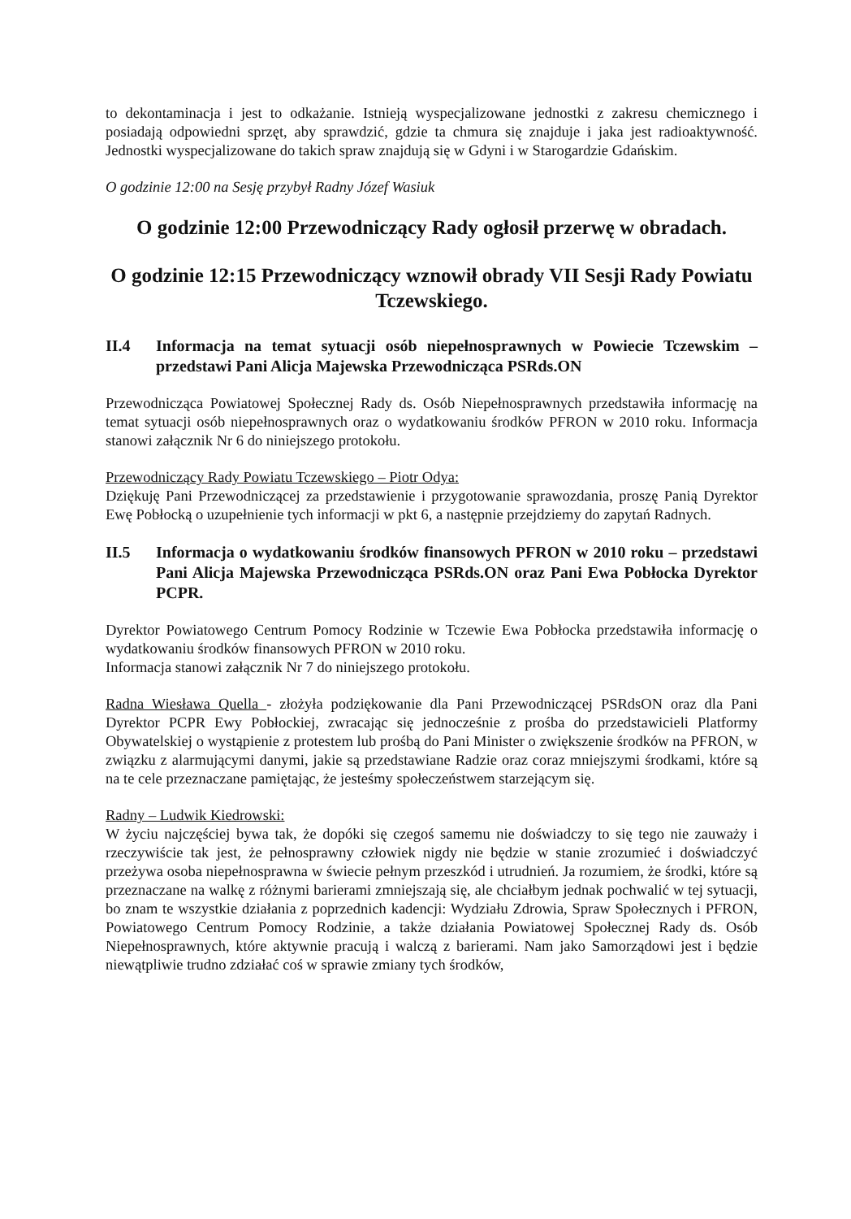to dekontaminacja i jest to odkażanie. Istnieją wyspecjalizowane jednostki z zakresu chemicznego i posiadają odpowiedni sprzęt, aby sprawdzić, gdzie ta chmura się znajduje i jaka jest radioaktywność. Jednostki wyspecjalizowane do takich spraw znajdują się w Gdyni i w Starogardzie Gdańskim.
O godzinie 12:00 na Sesję przybył Radny Józef Wasiuk
O godzinie 12:00 Przewodniczący Rady ogłosił przerwę w obradach.
O godzinie 12:15 Przewodniczący wznowił obrady VII Sesji Rady Powiatu Tczewskiego.
II.4 Informacja na temat sytuacji osób niepełnosprawnych w Powiecie Tczewskim – przedstawi Pani Alicja Majewska Przewodnicząca PSRds.ON
Przewodnicząca Powiatowej Społecznej Rady ds. Osób Niepełnosprawnych przedstawiła informację na temat sytuacji osób niepełnosprawnych oraz o wydatkowaniu środków PFRON w 2010 roku. Informacja stanowi załącznik Nr 6 do niniejszego protokołu.
Przewodniczący Rady Powiatu Tczewskiego – Piotr Odya:
Dziękuję Pani Przewodniczącej za przedstawienie i przygotowanie sprawozdania, proszę Panią Dyrektor Ewę Pobłocką o uzupełnienie tych informacji w pkt 6, a następnie przejdziemy do zapytań Radnych.
II.5 Informacja o wydatkowaniu środków finansowych PFRON w 2010 roku – przedstawi Pani Alicja Majewska Przewodnicząca PSRds.ON oraz Pani Ewa Pobłocka Dyrektor PCPR.
Dyrektor Powiatowego Centrum Pomocy Rodzinie w Tczewie Ewa Pobłocka przedstawiła informację o wydatkowaniu środków finansowych PFRON w 2010 roku.
Informacja stanowi załącznik Nr 7 do niniejszego protokołu.
Radna Wiesława Quella - złożyła podziękowanie dla Pani Przewodniczącej PSRdsON oraz dla Pani Dyrektor PCPR Ewy Pobłockiej, zwracając się jednocześnie z prośba do przedstawicieli Platformy Obywatelskiej o wystąpienie z protestem lub prośbą do Pani Minister o zwiększenie środków na PFRON, w związku z alarmującymi danymi, jakie są przedstawiane Radzie oraz coraz mniejszymi środkami, które są na te cele przeznaczane pamiętając, że jesteśmy społeczeństwem starzejącym się.
Radny – Ludwik Kiedrowski:
W życiu najczęściej bywa tak, że dopóki się czegoś samemu nie doświadczy to się tego nie zauważy i rzeczywiście tak jest, że pełnosprawny człowiek nigdy nie będzie w stanie zrozumieć i doświadczyć przeżywa osoba niepełnosprawna w świecie pełnym przeszkód i utrudnień. Ja rozumiem, że środki, które są przeznaczane na walkę z różnymi barierami zmniejszają się, ale chciałbym jednak pochwalić w tej sytuacji, bo znam te wszystkie działania z poprzednich kadencji: Wydziału Zdrowia, Spraw Społecznych i PFRON, Powiatowego Centrum Pomocy Rodzinie, a także działania Powiatowej Społecznej Rady ds. Osób Niepełnosprawnych, które aktywnie pracują i walczą z barierami. Nam jako Samorządowi jest i będzie niewątpliwie trudno zdziałać coś w sprawie zmiany tych środków,